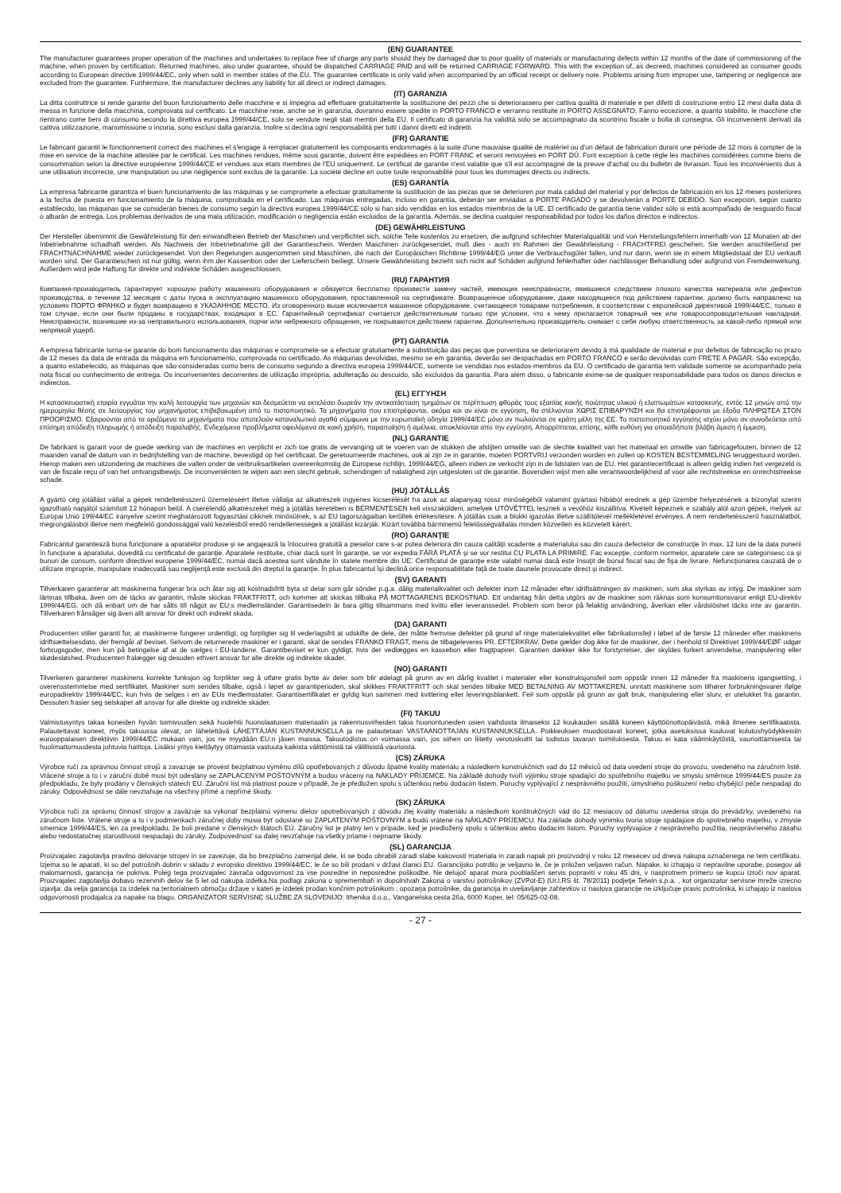(EN) GUARANTEE
The manufacturer guarantees proper operation of the machines and undertakes to replace free of charge any parts should they be damaged due to poor quality of materials or manufacturing defects within 12 months of the date of commissioning of the machine, when proven by certification. Returned machines, also under guarantee, should be dispatched CARRIAGE PAID and will be returned CARRIAGE FORWARD. This with the exception of, as decreed, machines considered as consumer goods according to European directive 1999/44/EC, only when sold in member states of the EU. The guarantee certificate is only valid when accompanied by an official receipt or delivery note. Problems arising from improper use, tampering or negligence are excluded from the guarantee. Furthermore, the manufacturer declines any liability for all direct or indirect damages.
(IT) GARANZIA
La ditta costruttrice si rende garante del buon funzionamento delle macchine e si impegna ad effettuare gratuitamente la sostituzione dei pezzi che si deteriorassero per cattiva qualità di materiale e per difetti di costruzione entro 12 mesi dalla data di messa in funzione della macchina, comprovata sul certificato. Le macchine rese, anche se in garanzia, dovranno essere spedite in PORTO FRANCO e verranno restituite in PORTO ASSEGNATO. Fanno eccezione, a quanto stabilito, le macchine che rientrano come beni di consumo secondo la direttiva europea 1999/44/CE, solo se vendute negli stati membri della EU. Il certificato di garanzia ha validità solo se accompagnato da scontrino fiscale o bolla di consegna. Gli inconvenienti derivati da cattiva utilizzazione, manomissione o incuria, sono esclusi dalla garanzia. Inoltre si declina ogni responsabilità per tutti i danni diretti ed indiretti.
(FR) GARANTIE
Le fabricant garantit le fonctionnement correct des machines et s'engage à remplacer gratuitement les composants endommagés à la suite d'une mauvaise qualité de matériel ou d'un défaut de fabrication durant une période de 12 mois à compter de la mise en service de la machine attestée par le certificat. Les machines rendues, même sous garantie, doivent être expédiées en PORT FRANC et seront renvoyées en PORT DÛ. Font exception à cette règle les machines considérées comme biens de consommation selon la directive européenne 1999/44/CE et vendues aux états membres de l'EU uniquement. Le certificat de garantie n'est valable que s'il est accompagné de la preuve d'achat ou du bulletin de livraison. Tous les inconvénients dus à une utilisation incorrecte, une manipulation ou une négligence sont exclus de la garantie. La société décline en outre toute responsabilité pour tous les dommages directs ou indirects.
(ES) GARANTÍA
La empresa fabricante garantiza el buen funcionamiento de las máquinas y se compromete a efectuar gratuitamente la sustitución de las piezas que se deterioren por mala calidad del material y por defectos de fabricación en los 12 meses posteriores a la fecha de puesta en funcionamiento de la máquina, comprobada en el certificado. Las máquinas entregadas, incluso en garantía, deberán ser enviadas a PORTE PAGADO y se devolverán a PORTE DEBIDO. Son excepción, según cuanto establecido, las máquinas que se consideran bienes de consumo según la directiva europea 1999/44/CE sólo si han sido vendidas en los estados miembros de la UE. El certificado de garantía tiene validez sólo si está acompañado de resguardo fiscal o albarán de entrega. Los problemas derivados de una mala utilización, modificación o negligencia están excluidos de la garantía. Además, se declina cualquier responsabilidad por todos los daños directos e indirectos.
(DE) GEWÄHRLEISTUNG
Der Hersteller übernimmt die Gewährleistung für den einwandfreien Betrieb der Maschinen und verpflichtet sich, solche Teile kostenlos zu ersetzen, die aufgrund schlechter Materialqualität und von Herstellungsfehlern innerhalb von 12 Monaten ab der Inbetriebnahme schadhaft werden. Als Nachweis der Inbetriebnahme gilt der Garantieschein. Werden Maschinen zurückgesendet, muß dies - auch im Rahmen der Gewährleistung - FRACHTFREI geschehen. Sie werden anschließend per FRACHTNACHNAHME wieder zurückgesendet. Von den Regelungen ausgenommen sind Maschinen, die nach der Europäischen Richtlinie 1999/44/EG unter die Verbrauchsgüter fallen, und nur dann, wenn sie in einem Mitgliedstaat der EU verkauft worden sind. Der Garantieschein ist nur gültig, wenn ihm der Kassenbon oder der Lieferschein beiliegt. Unsere Gewährleistung bezieht sich nicht auf Schäden aufgrund fehlerhafter oder nachlässiger Behandlung oder aufgrund von Fremdeinwirkung. Außerdem wird jede Haftung für direkte und indirekte Schäden ausgeschlossen.
(RU) ГАРАНТИЯ
Компания-производитель гарантирует хорошую работу машинного оборудования и обязуется бесплатно произвести замену частей, имеющих неисправности, явившиеся следствием плохого качества материала или дефектов производства, в течении 12 месяцев с даты пуска в эксплуатацию машинного оборудования, проставленной на сертификате. Возвращенное оборудование, даже находящееся под действием гарантии, должно быть направлено на условиях ПОРТО ФРАНКО и будет возвращено в УКАЗАННОЕ МЕСТО. Из оговоренного выше исключается машинное оборудование, считающееся товарами потребления, в соответствии с европейской директивой 1999/44/EC, только в том случае, если они были проданы в государствах, входящих в ЕС. Гарантийный сертификат считается действительным только при условии, что к нему прилагается товарный чек или товаросопроводительная накладная. Неисправности, возникшие из-за неправильного использования, порчи или небрежного обращения, не покрываются действием гарантии. Дополнительно производитель снимает с себя любую ответственность за какой-либо прямой или непрямой ущерб.
(PT) GARANTIA
A empresa fabricante torna-se garante do bom funcionamento das máquinas e compromete-se a efectuar gratuitamente a substituição das peças que porventura se deteriorarem devido à má qualidade de material e por defeitos de fabricação no prazo de 12 meses da data de entrada da máquina em funcionamento, comprovada no certificado. As máquinas devolvidas, mesmo se em garantia, deverão ser despachadas em PORTO FRANCO e serão devolvidas com FRETE A PAGAR. São excepção, a quanto estabelecido, as máquinas que são consideradas como bens de consumo segundo a directiva europeia 1999/44/CE, somente se vendidas nos estados-membros da EU. O certificado de garantia tem validade somente se acompanhado pela nota fiscal ou conhecimento de entrega. Os inconvenientes decorrentes de utilização imprópria, adulteração ou descuido, são excluídos da garantia. Para além disso, o fabricante exime-se de qualquer responsabilidade para todos os danos directos e indirectos.
(EL) ΕΓΓΥΗΣΗ
Η κατασκευαστική εταιρία εγγυάται την καλή λειτουργία των μηχανών και δεσμεύεται να εκτελέσει δωρεάν την αντικατάσταση τμημάτων σε περίπτωση φθοράς τους εξαιτίας κακής ποιότητας υλικού ή ελαττωμάτων κατασκευής, εντός 12 μηνών από την ημερομηνία θέσης σε λειτουργίας του μηχανήματος επιβεβαιωμένη από το πιστοποιητικό. Τα μηχανήματα που επιστρέφονται, ακόμα και αν είναι σε εγγύηση, θα στέλνονται ΧΩΡΙΣ ΕΠΙΒΑΡΥΝΣΗ και θα επιστρέφονται με έξοδα ΠΛΗΡΩΤΕΑ ΣΤΟΝ ΠΡΟΟΡΙΣΜΟ. Εξαιρούνται από τα οριζόμενα τα μηχανήματα που αποτελούν καταναλωτικά αγαθά σύμφωνα με την ευρωπαϊκή οδηγία 1999/44/ΕC μόνο αν πωλούνται σε κράτη μέλη της ΕΕ. Το πιστοποιητικό εγγύησης ισχύει μόνο αν συνοδεύεται από επίσημη απόδειξη πληρωμής ή απόδειξη παραλαβής. Ενδεχόμενα προβλήματα οφειλόμενα σε κακή χρήση, παραποίηση ή αμέλεια, αποκλείονται απο την εγγύηση. Απορρίπτεται, επίσης, κάθε ευθύνη για οποιαδήποτε βλάβη άμεση ή έμμεση.
(NL) GARANTIE
De fabrikant is garant voor de goede werking van de machines en verplicht er zich toe gratis de vervanging uit te voeren van de stukken die afslijten omwille van de slechte kwaliteit van het materiaal en omwille van fabricagefouten, binnen de 12 maanden vanaf de datum van in bedrijfstelling van de machine, bevestigd op het certificaat. De geretourneerde machines, ook al zijn ze in garantie, moeten PORTVRIJ verzonden worden en zullen op KOSTEN BESTEMMELING teruggestuurd worden. Hierop maken een uitzondering de machines die vallen onder de verbruiksartikelen overeenkomstig de Europese richtlijn, 1999/44/EG, alleen indien ze verkocht zijn in de lidstaten van de EU. Het garantiecertificaat is alleen geldig indien het vergezeld is van de fiscale reçu of van het ontvangstbewijs. De inconveniënten te wijten aan een slecht gebruik, schendingen of nalatigheid zijn uitgesloten uit de garantie. Bovendien wijst men alle verantwoordelijkheid af voor alle rechtstreekse en onrechtstreekse schade.
(HU) JÓTÁLLÁS
A gyártó cég jótállást vállal a gépek rendeltetésszerű üzemeléséért illetve vállalja az alkatrészek ingyenes kicserélését ha azok az alapanyag rossz minőségéből valamint gyártási hibából erednek a gép üzembe helyezésének a bizonylat szerint igazolható napjától számított 12 hónapon belül. A cserélendő alkatrészeket még a jótállás keretében is BÉRMENTESEN kell visszaküldeni, amelyek UTÓVÉTTEL lesznek a vevőhöz kiszállítva. Kivételt képeznek e szabály alól azon gépek, melyek az Európai Unió 199/44/EC irányelve szerint meghatározott fogyasztási cikknek minősülnek, s az EU tagországaiban kerültek értékesítésre. A jótállás csak a blokki igazolás illetve szállítólevél mellékletével érvényes. A nem rendeltetésszerű használatból, megrongálásból illetve nem megfelelő gondossággal való kezelésből eredő rendellenességek a jótállást kizárják. Kizárt továbbá bárminemű felelősségvállalás minden közvetlen és közvetett kárért.
(RO) GARANŢIE
Fabricantul garantează buna funcţionare a aparatelor produse şi se angajează la înlocuirea gratuită a pieselor care s-ar putea deteriora din cauza calităţii scadente a materialului sau din cauza defectelor de construcţie în max. 12 luni de la data punerii în funcţiune a aparatului, dovedită cu certificatul de garanţie. Aparatele restituite, chiar dacă sunt în garanţie, se vor expedia FĂRĂ PLATĂ şi se vor restitui CU PLATA LA PRIMIRE. Fac excepţie, conform normelor, aparatele care se categorisesc ca şi bunuri de consum, conform directivei europene 1999/44/EC, numai dacă acestea sunt vândute în statele membre din UE. Certificatul de garanţie este valabil numai dacă este însoţit de bonul fiscal sau de fişa de livrare. Nefuncţionarea cauzată de o utilizare improprie, manipulare inadecvată sau neglijenţă este exclusă din dreptul la garanţie. În plus fabricantul îşi declină orice responsabilitate faţă de toate daunele provocate direct şi indirect.
(SV) GARANTI
Tillverkaren garanterar att maskinerna fungerar bra och åtar sig att kostnadsfritt byta ut delar som går sönder p.g.a. dålig materialkvalitet och defekter inom 12 månader efter idriftsättningen av maskinen, som ska styrkas av intyg. De maskiner som lämnas tillbaka, även om de täcks av garantin, måste skickas FRAKTFRITT, och kommer att skickas tillbaka PÅ MOTTAGARENS BEKOSTNAD. Ett undantag från detta utgörs av de maskiner som räknas som konsumtionsvaror enligt EU-direktiv 1999/44/EG, och då enbart om de har sålts till något av EU:s medlemsländer. Garantisedeln är bara giltig tillsammans med kvitto eller leveranssedel. Problem som beror på felaktig användning, åverkan eller vårdslöshet täcks inte av garantin. Tillverkaren frånsäger sig även allt ansvar för direkt och indirekt skada.
(DA) GARANTI
Producenten stiller garanti for, at maskinerne fungerer ordentligt, og forpligter sig til vederlagsfrit at udskifte de dele, der måtte fremvise defekter på grund af ringe materialekvalitet eller fabrikationsfejl i løbet af de første 12 måneder efter maskinens idriftsættelsesdato, der fremgår af beviset. Selvom de returnerede maskiner er i garanti, skal de sendes FRANKO FRAGT, mens de tilbageleveres PR. EFTERKRAV. Dette gælder dog ikke for de maskiner, der i henhold til Direktivet 1999/44/EØF udgør forbrugsgoder, men kun på betingelse af at de sælges i EU-landene. Garantibeviset er kun gyldigt, hvis der vedlægges en kassebon eller fragtpapirer. Garantien dækker ikke for forstyrrelser, der skyldes forkert anvendelse, manipulering eller skødesløshed. Producenten fralægger sig desuden ethvert ansvar for alle direkte og indirekte skader.
(NO) GARANTI
Tilverkeren garanterer maskinens korrekte funksjon og forplikter seg å utføre gratis bytte av deler som blir ødelagt på grunn av en dårlig kvalitet i materialer eller konstruksjonsfeil som oppstår innen 12 måneder fra maskinens igangsetting, i overensstemmelse med sertifikatet. Maskiner som sendes tilbake, også i løpet av garantiperioden, skal skikkes FRAKTFRITT och skal sendes tilbake MED BETALNING AV MOTTAKEREN, unntatt maskinene som tilhører forbrukningsvarer ifølge europadirektiv 1999/44/EC, kun hvis de selges i en av EUs medlemsstater. Garantisertifikatet er gyldig kun sammen med kvittering eller leveringsblankett. Feil som oppstår på grunn av galt bruk, manipulering eller slurv, er utelukket fra garantin. Dessuten frasier seg selskapet alt ansvar for alle direkte og indirekte skader.
(FI) TAKUU
Valmistusyritys takaa koneiden hyvän toimivuuden sekä huolehtii huonolaatuisen materiaalin ja rakennusvirheiden takia huonontuneiden osien vaihdosta ilmaiseksi 12 kuukauden sisällä koneen käyttöönottopäivästä, mikä ilmenee sertifikaatista. Palautettavat koneet, myös takuussa olevat, on lähetettävä LÄHETTÄJÄN KUSTANNUKSELLA ja ne palautetaan VASTAANOTTAJAN KUSTANNUKSELLA. Poikkeuksen muodostavat koneet, jotka asetuksissa kuuluvat kulutushyödykkeisiin eurooppalaisen direktiivin 1999/44/EC mukaan vain, jos ne myydään EU:n jäsen maissa. Takuutodistus on voimassa vain, jos siihen on liitetty verotuskuitti tai todistus tavaran toimituksesta. Takuu ei kata väärinkäytöstä, vaurioittamisesta tai huolimattomuudesta johtuvia haittoja. Lisäksi yritys kieltäytyy ottamasta vastuuta kaikista välittömistä tai välillisistä vaurioista.
(CS) ZÁRUKA
Výrobce ručí za správnou činnost strojů a zavazuje se provést bezplatnou výměnu dílů opotřebovaných z důvodu špatné kvality materiálu a následkem konstrukčních vad do 12 měsíců od data uvedení stroje do provozu, uvedeného na záručním listě. Vrácené stroje a to i v záruční době musí být odeslány se ZAPLACENÝM POŠTOVNÝM a budou vráceny na NÁKLADY PŘÍJEMCE. Na základě dohody tvoří výjimku stroje spadající do spotřebního majetku ve smyslu směrnice 1999/44/ES pouze za předpokladu, že byly prodány v členských státech EU. Záruční list má platnost pouze v případě, že je předložen spolu s účtenkou nebo dodacím listem. Poruchy vyplývající z nesprávného použití, úmyslného poškození nebo chybějící péče nespadají do záruky. Odpovědnost se dále nevztahuje na všechny přímé a nepřímé škody.
(SK) ZÁRUKA
Výrobca ručí za správnu činnosť strojov a zaväzuje sa vykonať bezplatnú výmenu dielov opotrebovaných z dôvodu zlej kvality materiálu a následkom konštrukčných vád do 12 mesiacov od dátumu uvedenia stroja do prevádzky, uvedeného na záručnom liste. Vrátené stroje a to i v podmienkach záručnej doby musia byť odoslané so ZAPLATENÝM POŠTOVNÝM a budú vrátené na NÁKLADY PRÍJEMCU. Na základe dohody výnimku tvoria stroje spadajúce do spotrebného majetku, v zmysle smernice 1999/44/ES, len za predpokladu, že boli predané v členských štátoch EÚ. Záručný list je platný len v prípade, keď je predložený spolu s účtenkou alebo dodacím listom. Poruchy vyplývajúce z nesprávneho použitia, neoprávneného zásahu alebo nedostatočnej starostlivosti nespadajú do záruky. Zodpovednosť sa ďalej nevzťahuje na všetky priame i nepriame škody.
(SL) GARANCIJA
Proizvajalec zagotavlja pravilno delovanje strojev in se zavezuje, da bo brezplačno zamenjal dele, ki se bodo obrabili zaradi slabe kakovosti materiala in zaradi napak pri proizvodnji v roku 12 mesecev od dneva nakupa označenega ne tem certifikatu. Izjema so le aparati, ki so del potrošnih dobrin v skladu z evropsko direktivo 1999/44/EC, le če so bili prodani v državi članici EU. Garancijsko potrdilo je veljavno le, če je priložen veljaven račun. Napake, ki izhajajo iz nepravilne uporabe, posegov ali malomarnosti, garancija ne pokriva. Poleg tega proizvajalec zavrača odgovornost za vse posredne in neposredne poškodbe. Ne delujoč aparat mora pooblaščen servis popraviti v roku 45 dni, v nasprotnem primeru se kupcu izroči nov aparat. Proizvajalec zagotavlja dobavo rezervnih delov še 5 let od nakupa izdelka.Na podlagi zakona o spremembah in dopolnitvah Zakona o varstvu potrošnikov (ZVPot-E) (Ur.l.RS št. 78/2011) podjetje Telwin s.p.a. , kot organizator servisne mreže izrecno izjavlja: da velja garancija za izdelek na teritorialnem območju države v kateri je izdelek prodan končnim potrošnikom ; opozarja potrošnike, da garancija in uveljavljanje zahtevkov iz naslova garancije ne izključuje pravic potrošnika, ki izhajajo iz naslova odgovornosti prodajalca za napake na blagu. ORGANIZATOR SERVISNE SLUŽBE ZA SLOVENIJO: Ithenika d.o.o., Vanganelska cesta 26a, 6000 Koper, tel: 05/625-02-08.
- 27 -